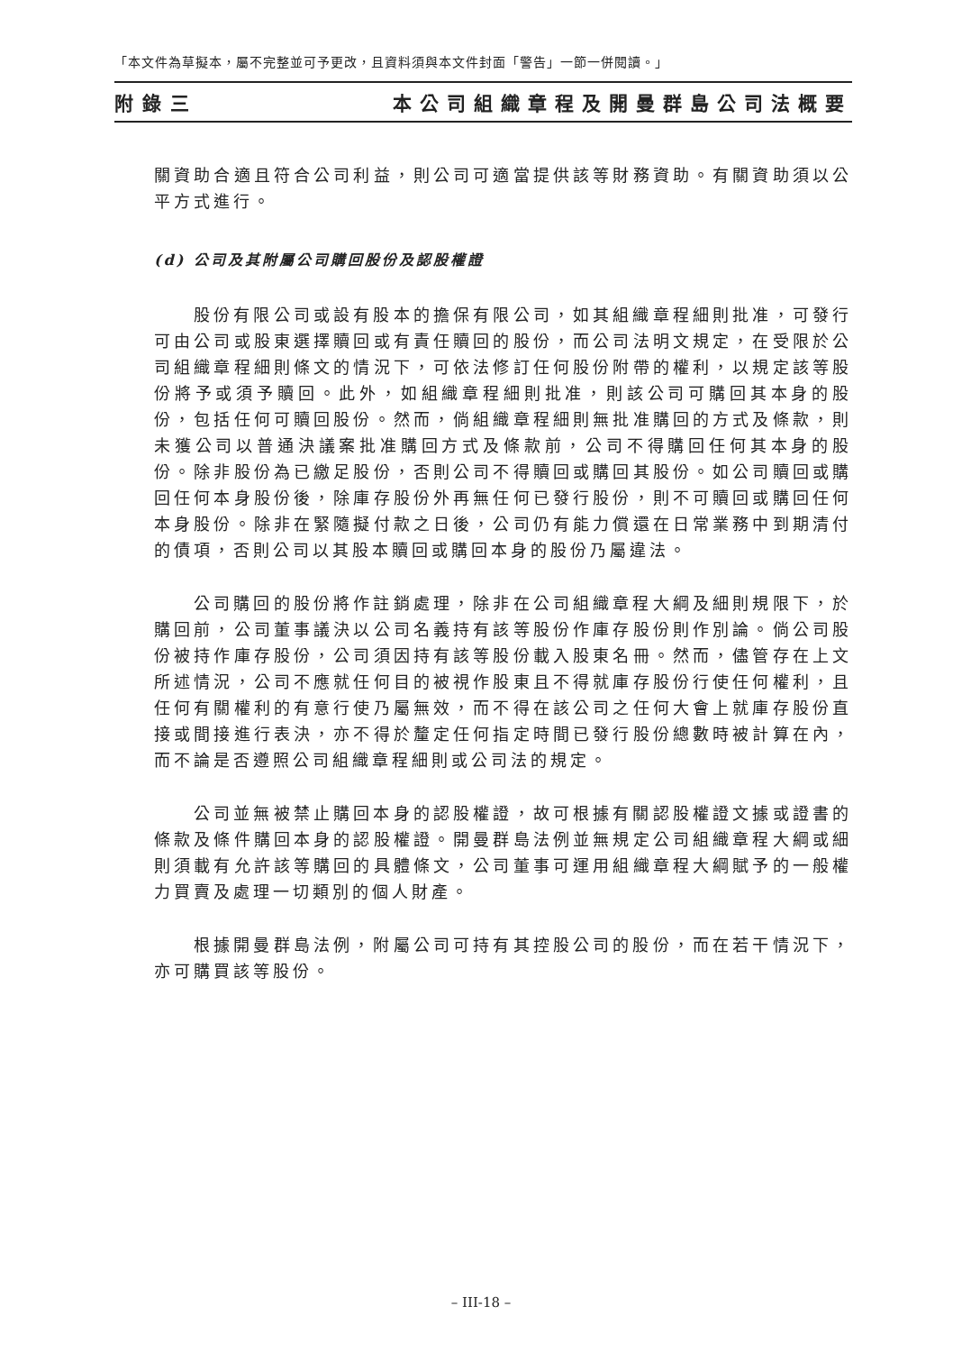「本文件為草擬本，屬不完整並可予更改，且資料須與本文件封面「警告」一節一併閱讀。」
附錄三 本公司組織章程及開曼群島公司法概要
關資助合適且符合公司利益，則公司可適當提供該等財務資助。有關資助須以公平方式進行。
(d) 公司及其附屬公司購回股份及認股權證
股份有限公司或設有股本的擔保有限公司，如其組織章程細則批准，可發行可由公司或股東選擇贖回或有責任贖回的股份，而公司法明文規定，在受限於公司組織章程細則條文的情況下，可依法修訂任何股份附帶的權利，以規定該等股份將予或須予贖回。此外，如組織章程細則批准，則該公司可購回其本身的股份，包括任何可贖回股份。然而，倘組織章程細則無批准購回的方式及條款，則未獲公司以普通決議案批准購回方式及條款前，公司不得購回任何其本身的股份。除非股份為已繳足股份，否則公司不得贖回或購回其股份。如公司贖回或購回任何本身股份後，除庫存股份外再無任何已發行股份，則不可贖回或購回任何本身股份。除非在緊隨擬付款之日後，公司仍有能力償還在日常業務中到期清付的債項，否則公司以其股本贖回或購回本身的股份乃屬違法。
公司購回的股份將作註銷處理，除非在公司組織章程大綱及細則規限下，於購回前，公司董事議決以公司名義持有該等股份作庫存股份則作別論。倘公司股份被持作庫存股份，公司須因持有該等股份載入股東名冊。然而，儘管存在上文所述情況，公司不應就任何目的被視作股東且不得就庫存股份行使任何權利，且任何有關權利的有意行使乃屬無效，而不得在該公司之任何大會上就庫存股份直接或間接進行表決，亦不得於釐定任何指定時間已發行股份總數時被計算在內，而不論是否遵照公司組織章程細則或公司法的規定。
公司並無被禁止購回本身的認股權證，故可根據有關認股權證文據或證書的條款及條件購回本身的認股權證。開曼群島法例並無規定公司組織章程大綱或細則須載有允許該等購回的具體條文，公司董事可運用組織章程大綱賦予的一般權力買賣及處理一切類別的個人財產。
根據開曼群島法例，附屬公司可持有其控股公司的股份，而在若干情況下，亦可購買該等股份。
– III-18 –